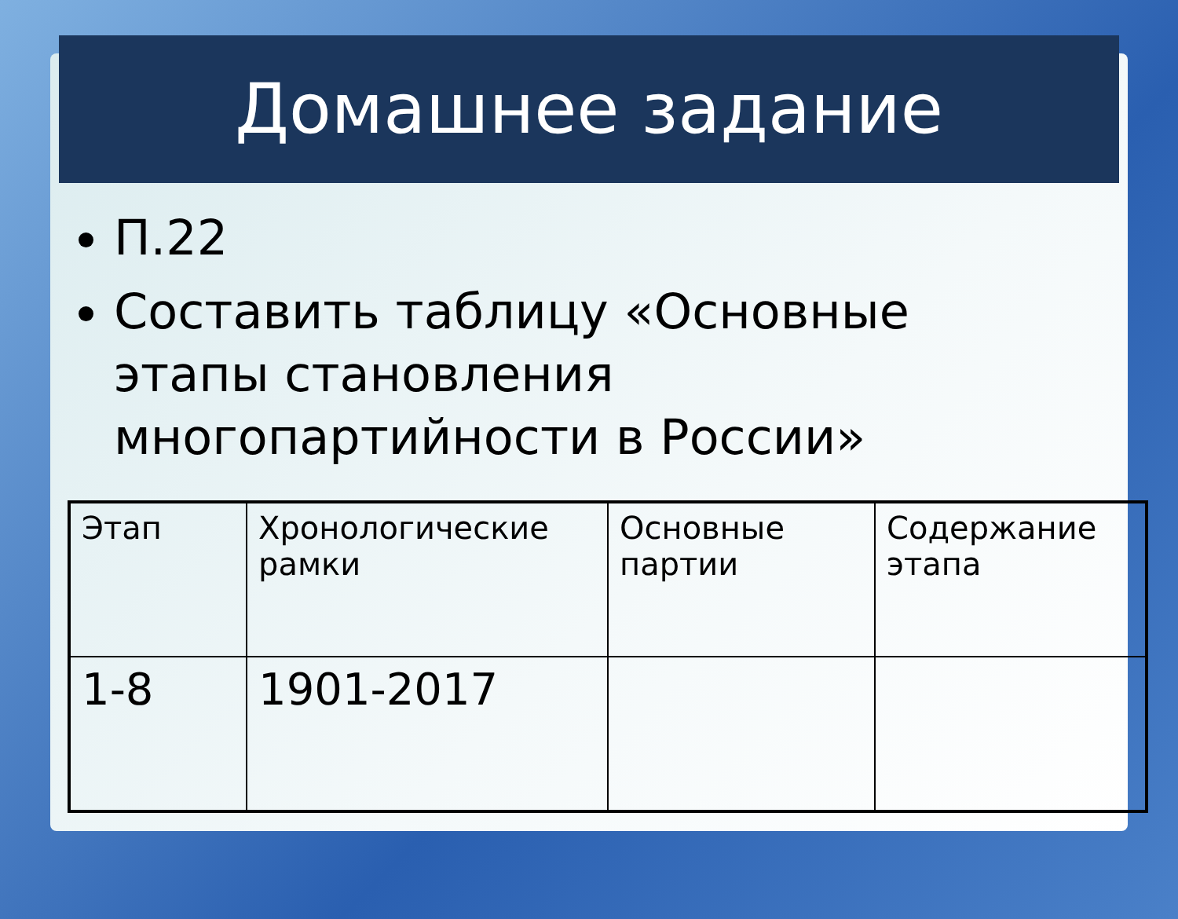Домашнее задание
П.22
Составить таблицу «Основные этапы становления многопартийности в России»
| Этап | Хронологические рамки | Основные партии | Содержание этапа |
| 1-8 | 1901-2017 | | |